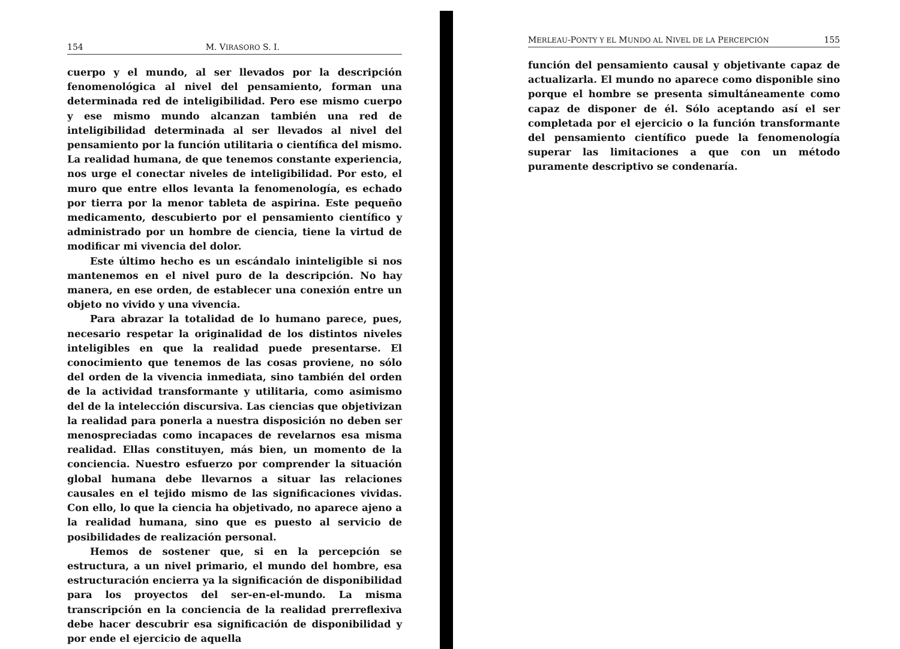154 M. VIRASORO S. I.
cuerpo y el mundo, al ser llevados por la descripción fenomenológica al nivel del pensamiento, forman una determinada red de inteligibilidad. Pero ese mismo cuerpo y ese mismo mundo alcanzan también una red de inteligibilidad determinada al ser llevados al nivel del pensamiento por la función utilitaria o científica del mismo. La realidad humana, de que tenemos constante experiencia, nos urge el conectar niveles de inteligibilidad. Por esto, el muro que entre ellos levanta la fenomenología, es echado por tierra por la menor tableta de aspirina. Este pequeño medicamento, descubierto por el pensamiento científico y administrado por un hombre de ciencia, tiene la virtud de modificar mi vivencia del dolor.
Este último hecho es un escándalo ininteligible si nos mantenemos en el nivel puro de la descripción. No hay manera, en ese orden, de establecer una conexión entre un objeto no vivido y una vivencia.
Para abrazar la totalidad de lo humano parece, pues, necesario respetar la originalidad de los distintos niveles inteligibles en que la realidad puede presentarse. El conocimiento que tenemos de las cosas proviene, no sólo del orden de la vivencia inmediata, sino también del orden de la actividad transformante y utilitaria, como asimismo del de la intelección discursiva. Las ciencias que objetivizan la realidad para ponerla a nuestra disposición no deben ser menospreciadas como incapaces de revelarnos esa misma realidad. Ellas constituyen, más bien, un momento de la conciencia. Nuestro esfuerzo por comprender la situación global humana debe llevarnos a situar las relaciones causales en el tejido mismo de las significaciones vividas. Con ello, lo que la ciencia ha objetivado, no aparece ajeno a la realidad humana, sino que es puesto al servicio de posibilidades de realización personal.
Hemos de sostener que, si en la percepción se estructura, a un nivel primario, el mundo del hombre, esa estructuración encierra ya la significación de disponibilidad para los proyectos del ser-en-el-mundo. La misma transcripción en la conciencia de la realidad prerreflexiva debe hacer descubrir esa significación de disponibilidad y por ende el ejercicio de aquella
MERLEAU-PONTY Y EL MUNDO AL NIVEL DE LA PERCEPCIÓN 155
función del pensamiento causal y objetivante capaz de actualizarla. El mundo no aparece como disponible sino porque el hombre se presenta simultáneamente como capaz de disponer de él. Sólo aceptando así el ser completada por el ejercicio o la función transformante del pensamiento científico puede la fenomenología superar las limitaciones a que con un método puramente descriptivo se condenaría.